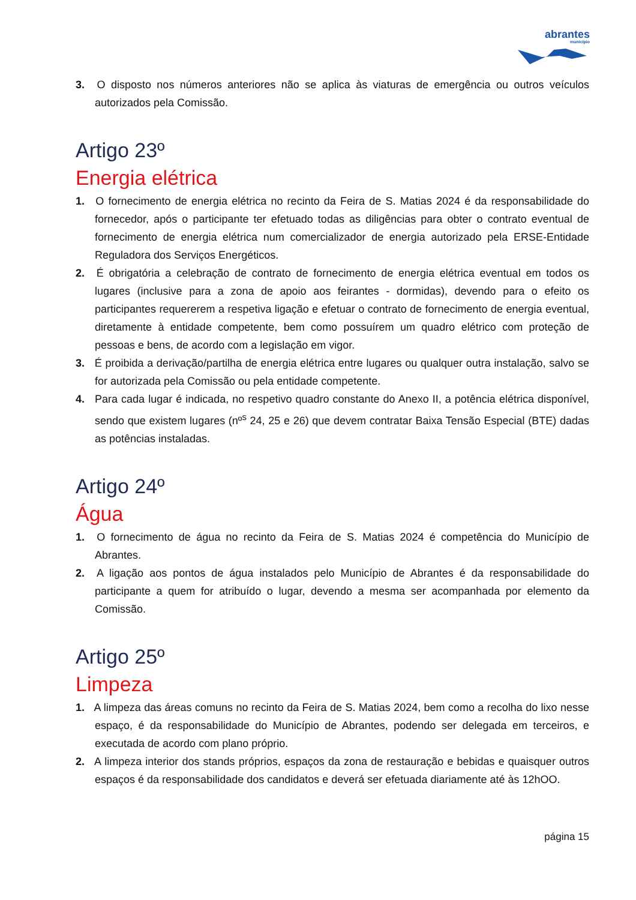abrantes
município
3. O disposto nos números anteriores não se aplica às viaturas de emergência ou outros veículos autorizados pela Comissão.
Artigo 23º
Energia elétrica
1. O fornecimento de energia elétrica no recinto da Feira de S. Matias 2024 é da responsabilidade do fornecedor, após o participante ter efetuado todas as diligências para obter o contrato eventual de fornecimento de energia elétrica num comercializador de energia autorizado pela ERSE-Entidade Reguladora dos Serviços Energéticos.
2. É obrigatória a celebração de contrato de fornecimento de energia elétrica eventual em todos os lugares (inclusive para a zona de apoio aos feirantes - dormidas), devendo para o efeito os participantes requererem a respetiva ligação e efetuar o contrato de fornecimento de energia eventual, diretamente à entidade competente, bem como possuírem um quadro elétrico com proteção de pessoas e bens, de acordo com a legislação em vigor.
3. É proibida a derivação/partilha de energia elétrica entre lugares ou qualquer outra instalação, salvo se for autorizada pela Comissão ou pela entidade competente.
4. Para cada lugar é indicada, no respetivo quadro constante do Anexo II, a potência elétrica disponível, sendo que existem lugares (nº<sup>s</sup> 24, 25 e 26) que devem contratar Baixa Tensão Especial (BTE) dadas as potências instaladas.
Artigo 24º
Água
1. O fornecimento de água no recinto da Feira de S. Matias 2024 é competência do Município de Abrantes.
2. A ligação aos pontos de água instalados pelo Município de Abrantes é da responsabilidade do participante a quem for atribuído o lugar, devendo a mesma ser acompanhada por elemento da Comissão.
Artigo 25º
Limpeza
1. A limpeza das áreas comuns no recinto da Feira de S. Matias 2024, bem como a recolha do lixo nesse espaço, é da responsabilidade do Município de Abrantes, podendo ser delegada em terceiros, e executada de acordo com plano próprio.
2. A limpeza interior dos stands próprios, espaços da zona de restauração e bebidas e quaisquer outros espaços é da responsabilidade dos candidatos e deverá ser efetuada diariamente até às 12hOO.
página 15